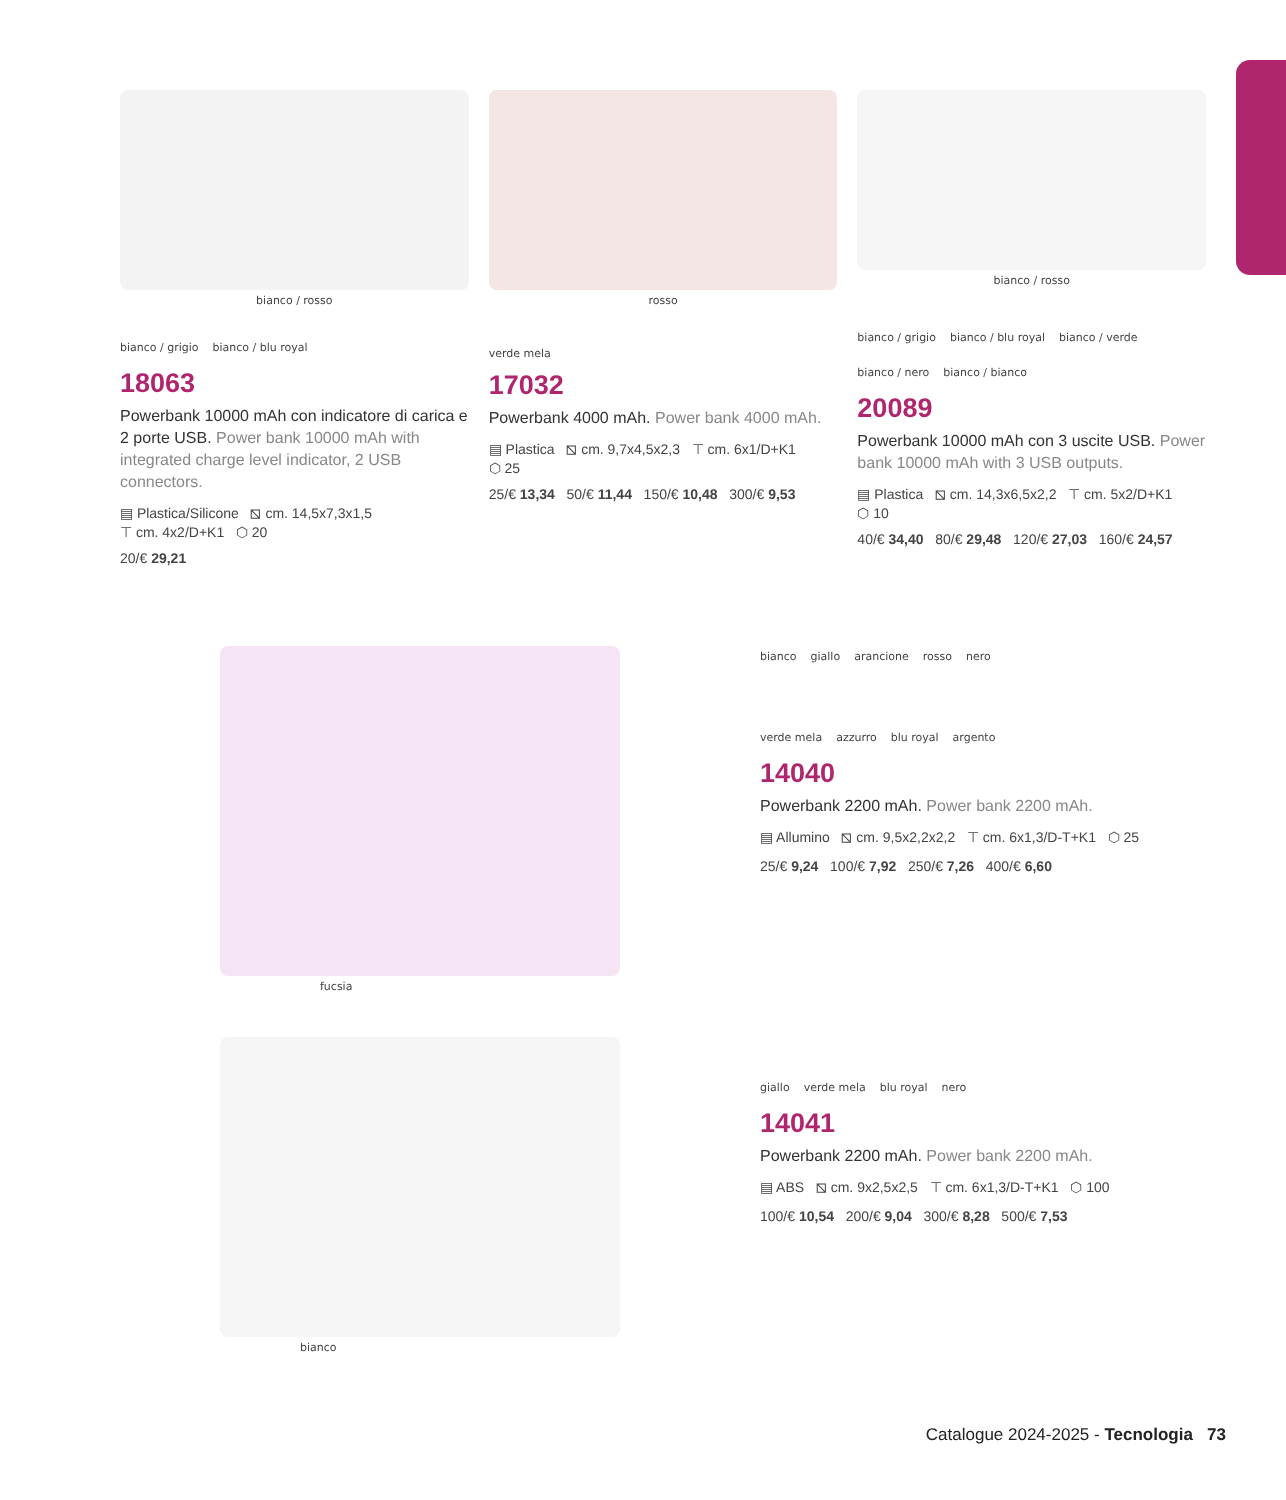bianco / rosso
bianco / grigio
bianco / blu royal
18063
Powerbank 10000 mAh con indicatore di carica e 2 porte USB. Power bank 10000 mAh with integrated charge level indicator, 2 USB connectors.
▤ Plastica/Silicone ⧅ cm. 14,5x7,3x1,5
⊤ cm. 4x2/D+K1 ⬡ 20
20/€ 29,21
rosso
verde mela
17032
Powerbank 4000 mAh. Power bank 4000 mAh.
▤ Plastica ⧅ cm. 9,7x4,5x2,3 ⊤ cm. 6x1/D+K1
⬡ 25
25/€ 13,34 50/€ 11,44 150/€ 10,48 300/€ 9,53
bianco / rosso
bianco / grigio
bianco / blu royal
bianco / verde
bianco / nero
bianco / bianco
20089
Powerbank 10000 mAh con 3 uscite USB. Power bank 10000 mAh with 3 USB outputs.
▤ Plastica ⧅ cm. 14,3x6,5x2,2 ⊤ cm. 5x2/D+K1
⬡ 10
40/€ 34,40 80/€ 29,48 120/€ 27,03 160/€ 24,57
fucsia bianco
giallo
arancione
rosso
nero
verde mela
azzurro
blu royal
argento
14040
Powerbank 2200 mAh. Power bank 2200 mAh.
▤ Allumino ⧅ cm. 9,5x2,2x2,2 ⊤ cm. 6x1,3/D-T+K1 ⬡ 25
25/€ 9,24 100/€ 7,92 250/€ 7,26 400/€ 6,60
bianco
giallo
verde mela
blu royal
nero
14041
Powerbank 2200 mAh. Power bank 2200 mAh.
▤ ABS ⧅ cm. 9x2,5x2,5 ⊤ cm. 6x1,3/D-T+K1 ⬡ 100
100/€ 10,54 200/€ 9,04 300/€ 8,28 500/€ 7,53
Catalogue 2024-2025 - Tecnologia 73